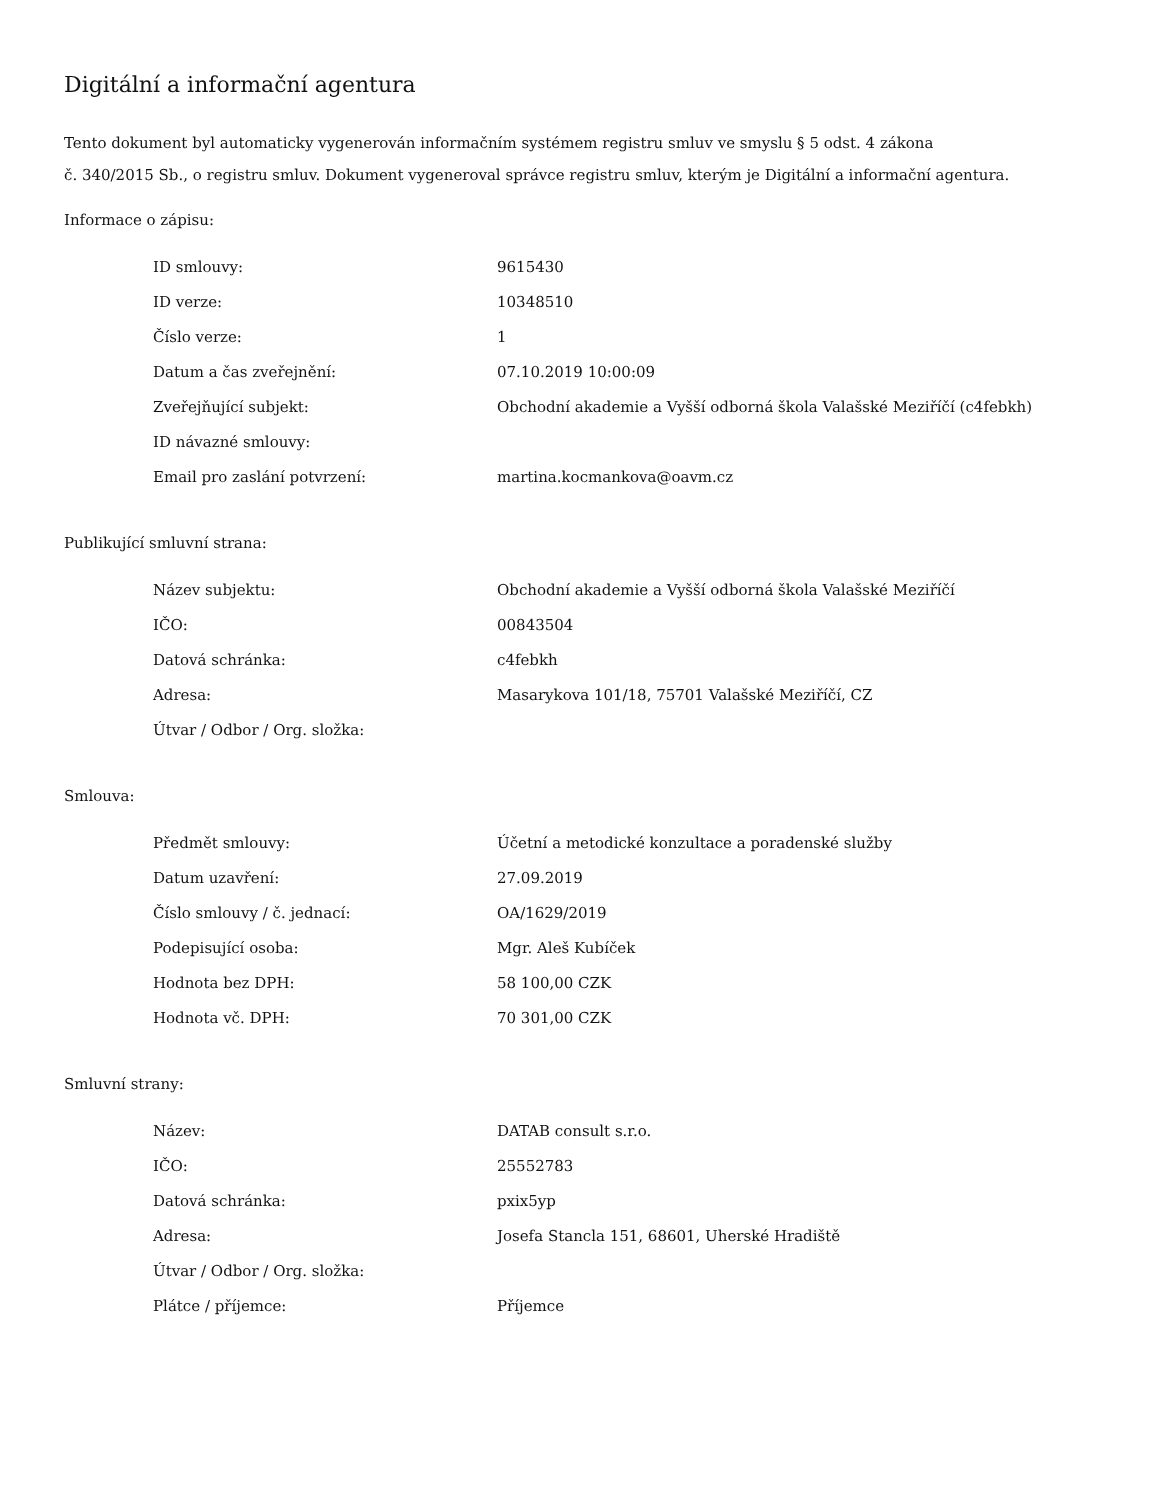Digitální a informační agentura
Tento dokument byl automaticky vygenerován informačním systémem registru smluv ve smyslu § 5 odst. 4 zákona
č. 340/2015 Sb., o registru smluv. Dokument vygeneroval správce registru smluv, kterým je Digitální a informační agentura.
Informace o zápisu:
| ID smlouvy: | 9615430 |
| ID verze: | 10348510 |
| Číslo verze: | 1 |
| Datum a čas zveřejnění: | 07.10.2019 10:00:09 |
| Zveřejňující subjekt: | Obchodní akademie a Vyšší odborná škola Valašské Meziříčí (c4febkh) |
| ID návazné smlouvy: | |
| Email pro zaslání potvrzení: | martina.kocmankova@oavm.cz |
Publikující smluvní strana:
| Název subjektu: | Obchodní akademie a Vyšší odborná škola Valašské Meziříčí |
| IČO: | 00843504 |
| Datová schránka: | c4febkh |
| Adresa: | Masarykova 101/18, 75701 Valašské Meziříčí, CZ |
| Útvar / Odbor / Org. složka: | |
Smlouva:
| Předmět smlouvy: | Účetní a metodické konzultace a poradenské služby |
| Datum uzavření: | 27.09.2019 |
| Číslo smlouvy / č. jednací: | OA/1629/2019 |
| Podepisující osoba: | Mgr. Aleš Kubíček |
| Hodnota bez DPH: | 58 100,00 CZK |
| Hodnota vč. DPH: | 70 301,00 CZK |
Smluvní strany:
| Název: | DATAB consult s.r.o. |
| IČO: | 25552783 |
| Datová schránka: | pxix5yp |
| Adresa: | Josefa Stancla 151, 68601, Uherské Hradiště |
| Útvar / Odbor / Org. složka: | |
| Plátce / příjemce: | Příjemce |